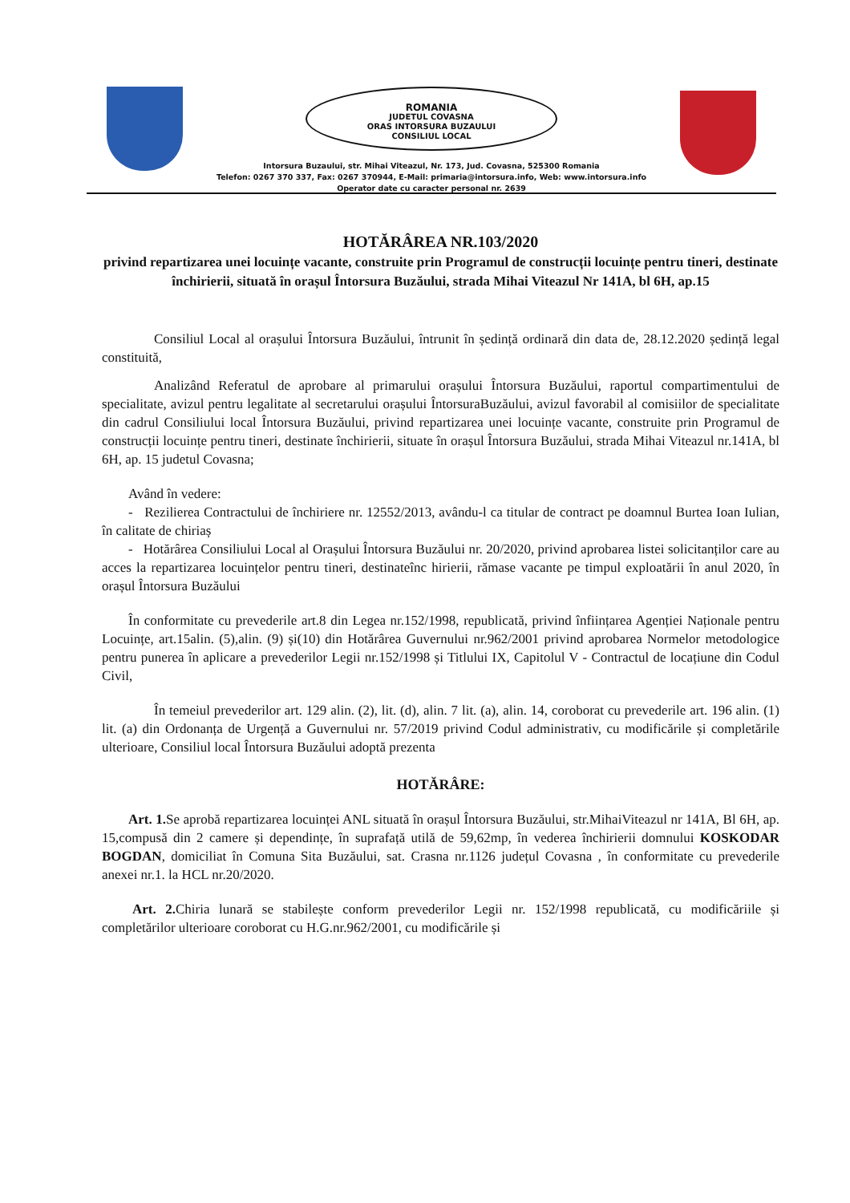ROMANIA
JUDETUL COVASNA
ORAS INTORSURA BUZAULUI
CONSILIUL LOCAL
Intorsura Buzaului, str. Mihai Viteazul, Nr. 173, Jud. Covasna, 525300 Romania
Telefon: 0267 370 337, Fax: 0267 370944, E-Mail: primaria@intorsura.info, Web: www.intorsura.info
Operator date cu caracter personal nr. 2639
HOTĂRÂREA NR.103/2020
privind repartizarea unei locuințe vacante, construite prin Programul de construcții locuințe pentru tineri, destinate închirierii, situată în orașul Întorsura Buzăului, strada Mihai Viteazul Nr 141A, bl 6H, ap.15
Consiliul Local al orașului Întorsura Buzăului, întrunit în ședință ordinară din data de, 28.12.2020 ședință legal constituită,
Analizând Referatul de aprobare al primarului orașului Întorsura Buzăului, raportul compartimentului de specialitate, avizul pentru legalitate al secretarului orașului ÎntorsuraBuzăului, avizul favorabil al comisiilor de specialitate din cadrul Consiliului local Întorsura Buzăului, privind repartizarea unei locuințe vacante, construite prin Programul de construcții locuințe pentru tineri, destinate închirierii, situate în orașul Întorsura Buzăului, strada Mihai Viteazul nr.141A, bl 6H, ap. 15 judetul Covasna;
Având în vedere:
- Rezilierea Contractului de închiriere nr. 12552/2013, avându-l ca titular de contract pe doamnul Burtea Ioan Iulian, în calitate de chiriaș
- Hotărârea Consiliului Local al Orașului Întorsura Buzăului nr. 20/2020, privind aprobarea listei solicitanților care au acces la repartizarea locuințelor pentru tineri, destinateînc hirierii, rămase vacante pe timpul exploatării în anul 2020, în orașul Întorsura Buzăului
În conformitate cu prevederile art.8 din Legea nr.152/1998, republicată, privind înființarea Agenției Naționale pentru Locuințe, art.15alin. (5),alin. (9) și(10) din Hotărârea Guvernului nr.962/2001 privind aprobarea Normelor metodologice pentru punerea în aplicare a prevederilor Legii nr.152/1998 și Titlului IX, Capitolul V - Contractul de locațiune din Codul Civil,
În temeiul prevederilor art. 129 alin. (2), lit. (d), alin. 7 lit. (a), alin. 14, coroborat cu prevederile art. 196 alin. (1) lit. (a) din Ordonanța de Urgență a Guvernului nr. 57/2019 privind Codul administrativ, cu modificările și completările ulterioare, Consiliul local Întorsura Buzăului adoptă prezenta
HOTĂRÂRE:
Art. 1. Se aprobă repartizarea locuinței ANL situată în orașul Întorsura Buzăului, str.MihaiViteazul nr 141A, Bl 6H, ap. 15,compusă din 2 camere și dependințe, în suprafață utilă de 59,62mp, în vederea închirierii domnului KOSKODAR BOGDAN, domiciliat în Comuna Sita Buzăului, sat. Crasna nr.1126 județul Covasna , în conformitate cu prevederile anexei nr.1. la HCL nr.20/2020.
Art. 2. Chiria lunară se stabilește conform prevederilor Legii nr. 152/1998 republicată, cu modificăriile și completărilor ulterioare coroborat cu H.G.nr.962/2001, cu modificările și